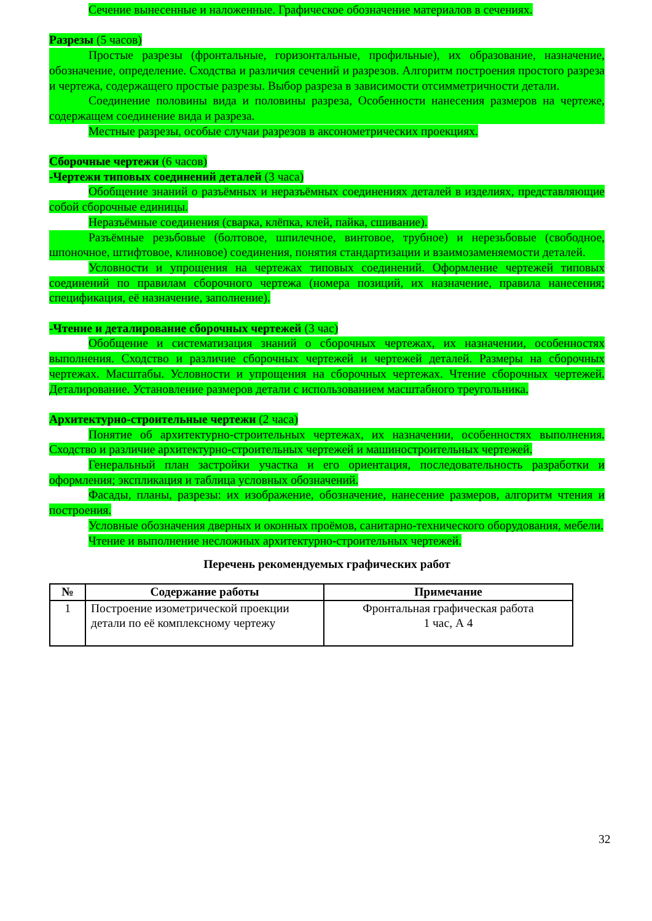Сечение вынесенные и наложенные. Графическое обозначение материалов в сечениях.
Разрезы (5 часов)
Простые разрезы (фронтальные, горизонтальные, профильные), их образование, назначение, обозначение, определение. Сходства и различия сечений и разрезов. Алгоритм построения простого разреза и чертежа, содержащего простые разрезы. Выбор разреза в зависимости отсимметричности детали.
Соединение половины вида и половины разреза, Особенности нанесения размеров на чертеже, содержащем соединение вида и разреза.
Местные разрезы, особые случаи разрезов в аксонометрических проекциях.
Сборочные чертежи (6 часов)
-Чертежи типовых соединений деталей (3 часа)
Обобщение знаний о разъёмных и неразъёмных соединениях деталей в изделиях, представляющие собой сборочные единицы.
Неразъёмные соединения (сварка, клёпка, клей, пайка, сшивание).
Разъёмные резьбовые (болтовое, шпилечное, винтовое, трубное) и нерезьбовые (свободное, шпоночное, штифтовое, клиновое) соединения, понятия стандартизации и взаимозаменяемости деталей.
Условности и упрощения на чертежах типовых соединений. Оформление чертежей типовых соединений по правилам сборочного чертежа (номера позиций, их назначение, правила нанесения; спецификация, её назначение, заполнение).
-Чтение и деталирование сборочных чертежей (3 час)
Обобщение и систематизация знаний о сборочных чертежах, их назначении, особенностях выполнения. Сходство и различие сборочных чертежей и чертежей деталей. Размеры на сборочных чертежах. Масштабы. Условности и упрощения на сборочных чертежах. Чтение сборочных чертежей. Деталирование. Установление размеров детали с использованием масштабного треугольника.
Архитектурно-строительные чертежи (2 часа)
Понятие об архитектурно-строительных чертежах, их назначении, особенностях выполнения. Сходство и различие архитектурно-строительных чертежей и машиностроительных чертежей.
Генеральный план застройки участка и его ориентация, последовательность разработки и оформления; экспликация и таблица условных обозначений.
Фасады, планы, разрезы: их изображение, обозначение, нанесение размеров, алгоритм чтения и построения.
Условные обозначения дверных и оконных проёмов, санитарно-технического оборудования, мебели.
Чтение и выполнение несложных архитектурно-строительных чертежей.
Перечень рекомендуемых графических работ
| № | Содержание работы | Примечание |
| --- | --- | --- |
| 1 | Построение изометрической проекции детали по её комплексному чертежу | Фронтальная графическая работа 1 час, А 4 |
32